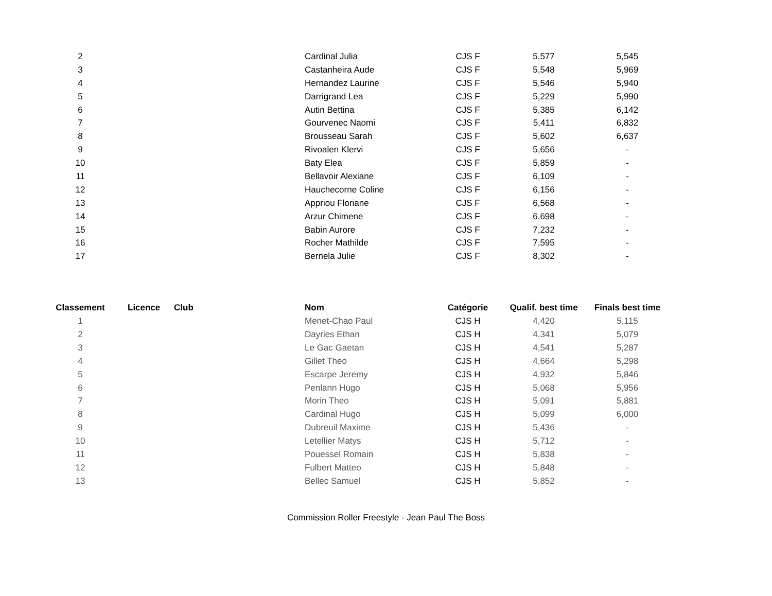| 2 | | | Cardinal Julia | CJS F | 5,577 | 5,545 |
| 3 | | | Castanheira Aude | CJS F | 5,548 | 5,969 |
| 4 | | | Hernandez Laurine | CJS F | 5,546 | 5,940 |
| 5 | | | Darrigrand Lea | CJS F | 5,229 | 5,990 |
| 6 | | | Autin Bettina | CJS F | 5,385 | 6,142 |
| 7 | | | Gourvenec Naomi | CJS F | 5,411 | 6,832 |
| 8 | | | Brousseau Sarah | CJS F | 5,602 | 6,637 |
| 9 | | | Rivoalen Klervi | CJS F | 5,656 | - |
| 10 | | | Baty Elea | CJS F | 5,859 | - |
| 11 | | | Bellavoir Alexiane | CJS F | 6,109 | - |
| 12 | | | Hauchecorne Coline | CJS F | 6,156 | - |
| 13 | | | Appriou Floriane | CJS F | 6,568 | - |
| 14 | | | Arzur Chimene | CJS F | 6,698 | - |
| 15 | | | Babin Aurore | CJS F | 7,232 | - |
| 16 | | | Rocher Mathilde | CJS F | 7,595 | - |
| 17 | | | Bernela Julie | CJS F | 8,302 | - |
| Classement | Licence | Club | Nom | Catégorie | Qualif. best time | Finals best time |
| --- | --- | --- | --- | --- | --- | --- |
| 1 | | | Menet-Chao Paul | CJS H | 4,420 | 5,115 |
| 2 | | | Dayries Ethan | CJS H | 4,341 | 5,079 |
| 3 | | | Le Gac Gaetan | CJS H | 4,541 | 5,287 |
| 4 | | | Gillet Theo | CJS H | 4,664 | 5,298 |
| 5 | | | Escarpe Jeremy | CJS H | 4,932 | 5,846 |
| 6 | | | Penlann Hugo | CJS H | 5,068 | 5,956 |
| 7 | | | Morin Theo | CJS H | 5,091 | 5,881 |
| 8 | | | Cardinal Hugo | CJS H | 5,099 | 6,000 |
| 9 | | | Dubreuil Maxime | CJS H | 5,436 | - |
| 10 | | | Letellier Matys | CJS H | 5,712 | - |
| 11 | | | Pouessel Romain | CJS H | 5,838 | - |
| 12 | | | Fulbert Matteo | CJS H | 5,848 | - |
| 13 | | | Bellec Samuel | CJS H | 5,852 | - |
Commission Roller Freestyle - Jean Paul The Boss